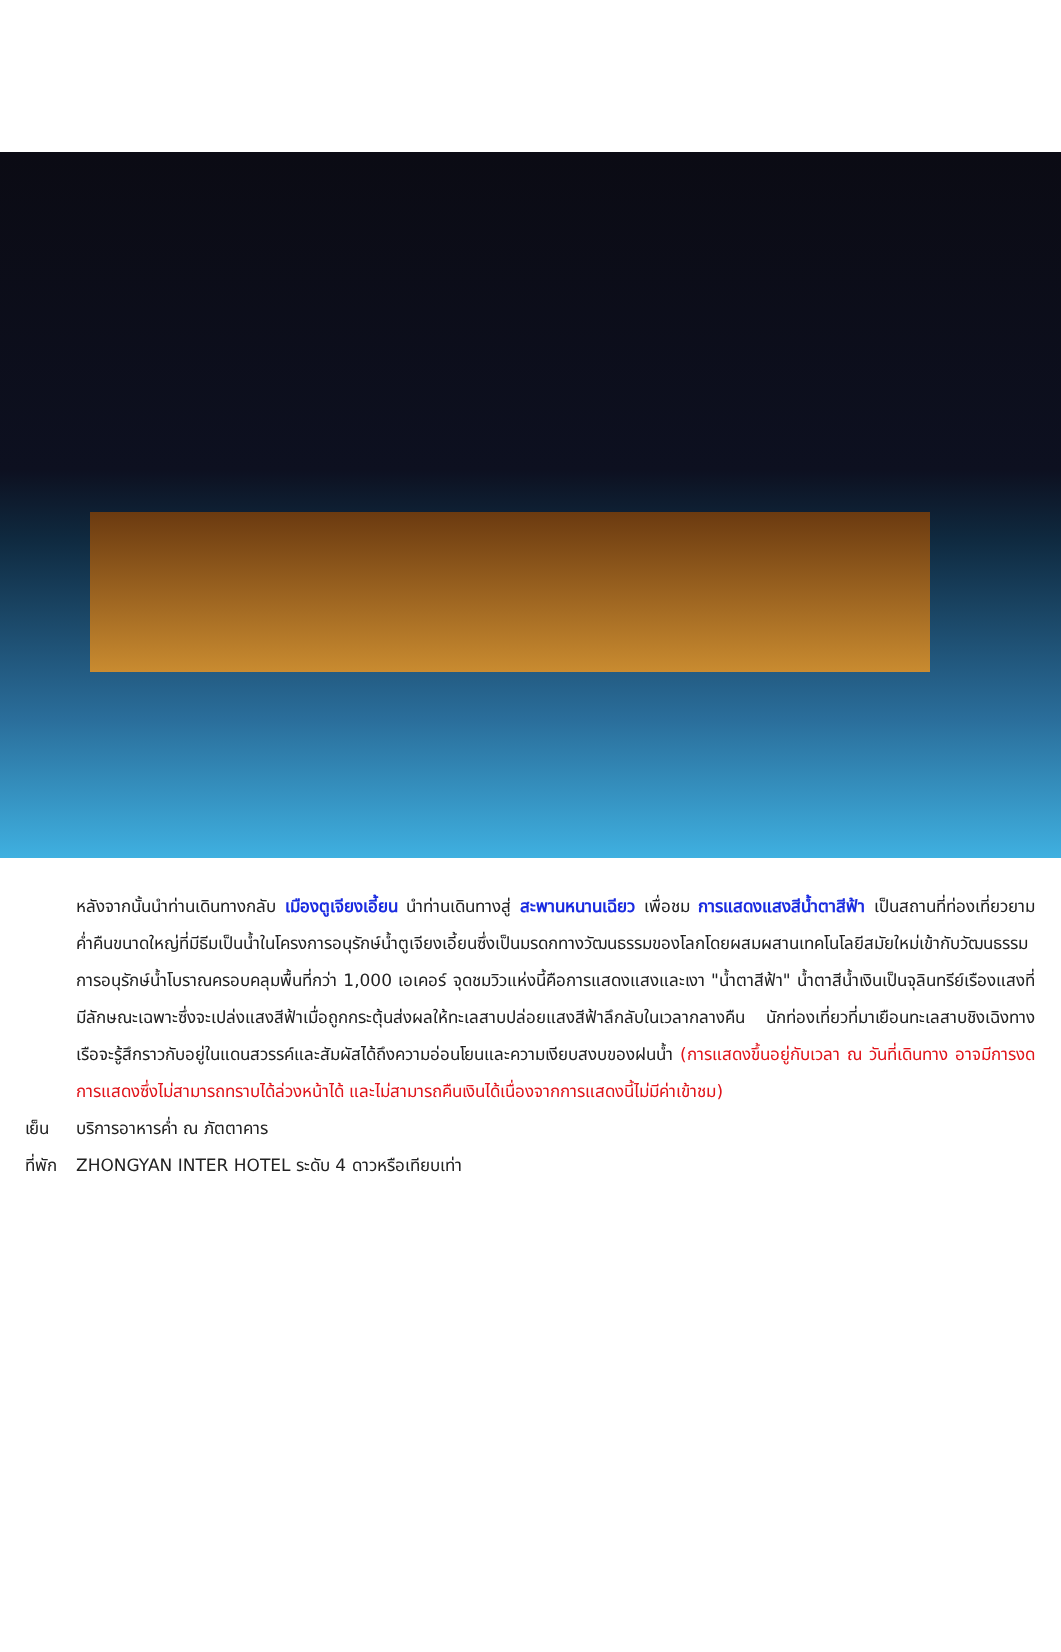หลังจากนั้นนำท่านเดินทางกลับ เมืองตูเจียงเอี้ยน นำท่านเดินทางสู่ สะพานหนานเฉียว เพื่อชม การแสดงแสงสีน้ำตาสีฟ้า เป็นสถานที่ท่องเที่ยวยามค่ำคืนขนาดใหญ่ที่มีธีมเป็นน้ำในโครงการอนุรักษ์น้ำตูเจียงเอี้ยนซึ่งเป็นมรดกทางวัฒนธรรมของโลกโดยผสมผสานเทคโนโลยีสมัยใหม่เข้ากับวัฒนธรรมการอนุรักษ์น้ำโบราณครอบคลุมพื้นที่กว่า 1,000 เอเคอร์ จุดชมวิวแห่งนี้คือการแสดงแสงและเงา "น้ำตาสีฟ้า" น้ำตาสีน้ำเงินเป็นจุลินทรีย์เรืองแสงที่มีลักษณะเฉพาะซึ่งจะเปล่งแสงสีฟ้าเมื่อถูกกระตุ้นส่งผลให้ทะเลสาบปล่อยแสงสีฟ้าลึกลับในเวลากลางคืน นักท่องเที่ยวที่มาเยือนทะเลสาบชิงเฉิงทางเรือจะรู้สึกราวกับอยู่ในแดนสวรรค์และสัมผัสได้ถึงความอ่อนโยนและความเงียบสงบของฝนน้ำ (การแสดงขึ้นอยู่กับเวลา ณ วันที่เดินทาง อาจมีการงดการแสดงซึ่งไม่สามารถทราบได้ล่วงหน้าได้ และไม่สามารถคืนเงินได้เนื่องจากการแสดงนี้ไม่มีค่าเข้าชม)
เย็น บริการอาหารค่ำ ณ ภัตตาคาร
ที่พัก ZHONGYAN INTER HOTEL ระดับ 4 ดาวหรือเทียบเท่า